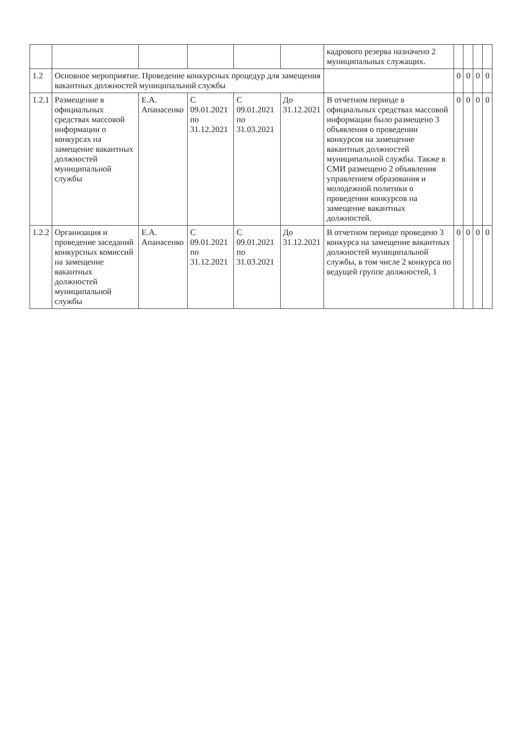| | | | | | | кадрового резерва назначено 2 муниципальных служащих. | | | | |
| 1.2 | Основное мероприятие. Проведение конкурсных процедур для замещения вакантных должностей муниципальной службы | | | | | | 0 | 0 | 0 | 0 |
| 1.2.1 | Размещение в официальных средствах массовой информации о конкурсах на замещение вакантных должностей муниципальной службы | Е.А. Апанасенко | С 09.01.2021 по 31.12.2021 | С 09.01.2021 по 31.03.2021 | До 31.12.2021 | В отчетном периоде в официальных средствах массовой информации было размещено 3 объявления о проведении конкурсов на замещение вакантных должностей муниципальной службы. Также в СМИ размещено 2 объявления управлением образования и молодежной политики о проведении конкурсов на замещение вакантных должностей. | 0 | 0 | 0 | 0 |
| 1.2.2 | Организация и проведение заседаний конкурсных комиссий на замещение вакантных должностей муниципальной службы | Е.А. Апанасенко | С 09.01.2021 по 31.12.2021 | С 09.01.2021 по 31.03.2021 | До 31.12.2021 | В отчетном периоде проведено 3 конкурса на замещение вакантных должностей муниципальной службы, в том числе 2 конкурса по ведущей группе должностей, 1 | 0 | 0 | 0 | 0 |